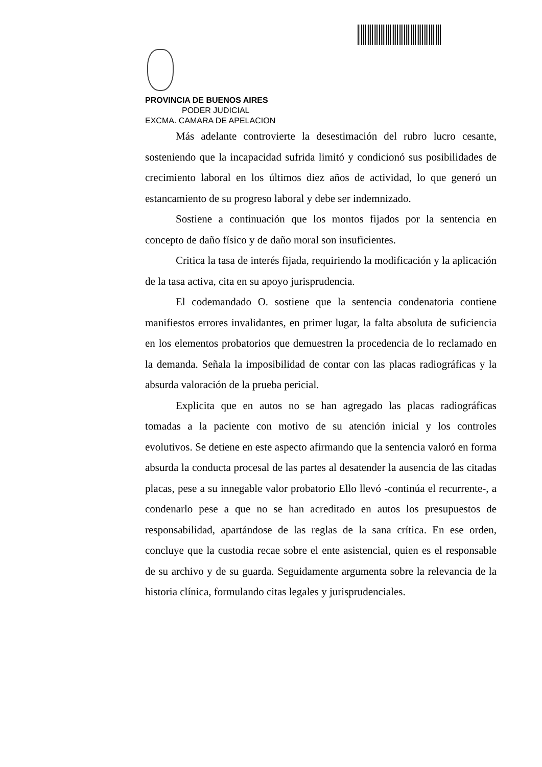PROVINCIA DE BUENOS AIRES
PODER JUDICIAL
EXCMA. CAMARA DE APELACION
Más adelante controvierte la desestimación del rubro lucro cesante, sosteniendo que la incapacidad sufrida limitó y condicionó sus posibilidades de crecimiento laboral en los últimos diez años de actividad, lo que generó un estancamiento de su progreso laboral y debe ser indemnizado.
Sostiene a continuación que los montos fijados por la sentencia en concepto de daño físico y de daño moral son insuficientes.
Critica la tasa de interés fijada, requiriendo la modificación y la aplicación de la tasa activa, cita en su apoyo jurisprudencia.
El codemandado O. sostiene que la sentencia condenatoria contiene manifiestos errores invalidantes, en primer lugar, la falta absoluta de suficiencia en los elementos probatorios que demuestren la procedencia de lo reclamado en la demanda. Señala la imposibilidad de contar con las placas radiográficas y la absurda valoración de la prueba pericial.
Explicita que en autos no se han agregado las placas radiográficas tomadas a la paciente con motivo de su atención inicial y los controles evolutivos. Se detiene en este aspecto afirmando que la sentencia valoró en forma absurda la conducta procesal de las partes al desatender la ausencia de las citadas placas, pese a su innegable valor probatorio Ello llevó -continúa el recurrente-, a condenarlo pese a que no se han acreditado en autos los presupuestos de responsabilidad, apartándose de las reglas de la sana crítica. En ese orden, concluye que la custodia recae sobre el ente asistencial, quien es el responsable de su archivo y de su guarda. Seguidamente argumenta sobre la relevancia de la historia clínica, formulando citas legales y jurisprudenciales.